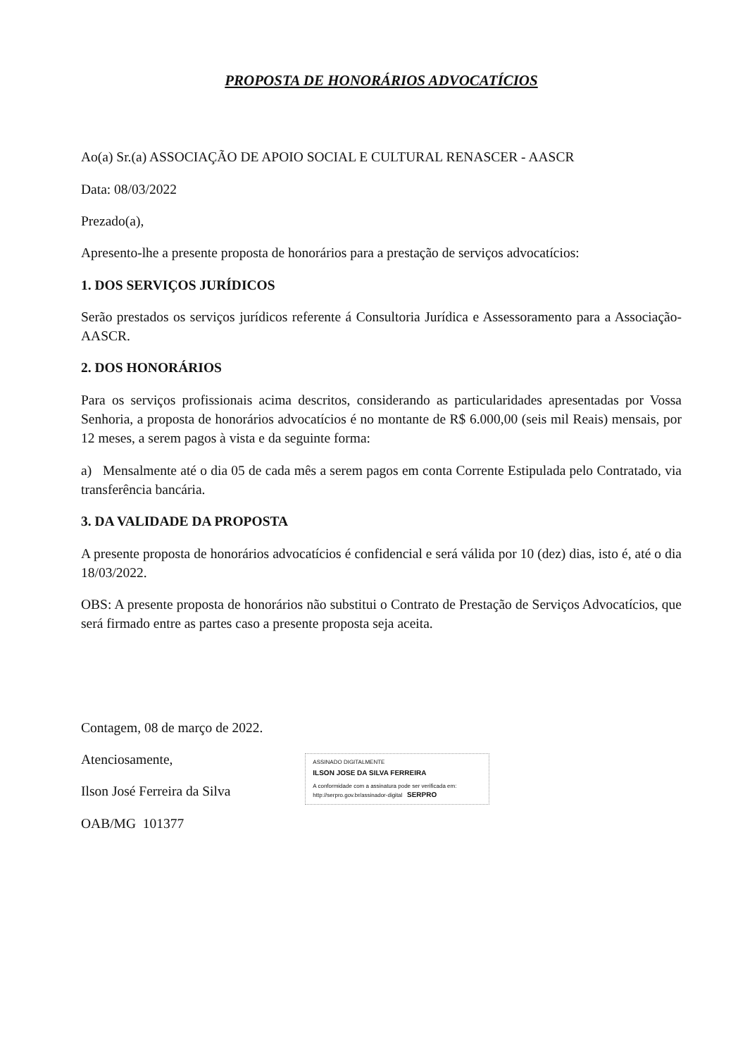PROPOSTA DE HONORÁRIOS ADVOCATÍCIOS
Ao(a) Sr.(a) ASSOCIAÇÃO DE APOIO SOCIAL E CULTURAL RENASCER - AASCR
Data: 08/03/2022
Prezado(a),
Apresento-lhe a presente proposta de honorários para a prestação de serviços advocatícios:
1. DOS SERVIÇOS JURÍDICOS
Serão prestados os serviços jurídicos referente á Consultoria Jurídica e Assessoramento para a Associação- AASCR.
2. DOS HONORÁRIOS
Para os serviços profissionais acima descritos, considerando as particularidades apresentadas por Vossa Senhoria, a proposta de honorários advocatícios é no montante de R$ 6.000,00 (seis mil Reais) mensais, por 12 meses, a serem pagos à vista e da seguinte forma:
a) Mensalmente até o dia 05 de cada mês a serem pagos em conta Corrente Estipulada pelo Contratado, via transferência bancária.
3. DA VALIDADE DA PROPOSTA
A presente proposta de honorários advocatícios é confidencial e será válida por 10 (dez) dias, isto é, até o dia 18/03/2022.
OBS: A presente proposta de honorários não substitui o Contrato de Prestação de Serviços Advocatícios, que será firmado entre as partes caso a presente proposta seja aceita.
Contagem, 08 de março de 2022.
Atenciosamente,
Ilson José Ferreira da Silva
OAB/MG 101377
ASSINADO DIGITALMENTE
ILSON JOSE DA SILVA FERREIRA
A conformidade com a assinatura pode ser verificada em: http://serpro.gov.br/assinador-digital SERPRO